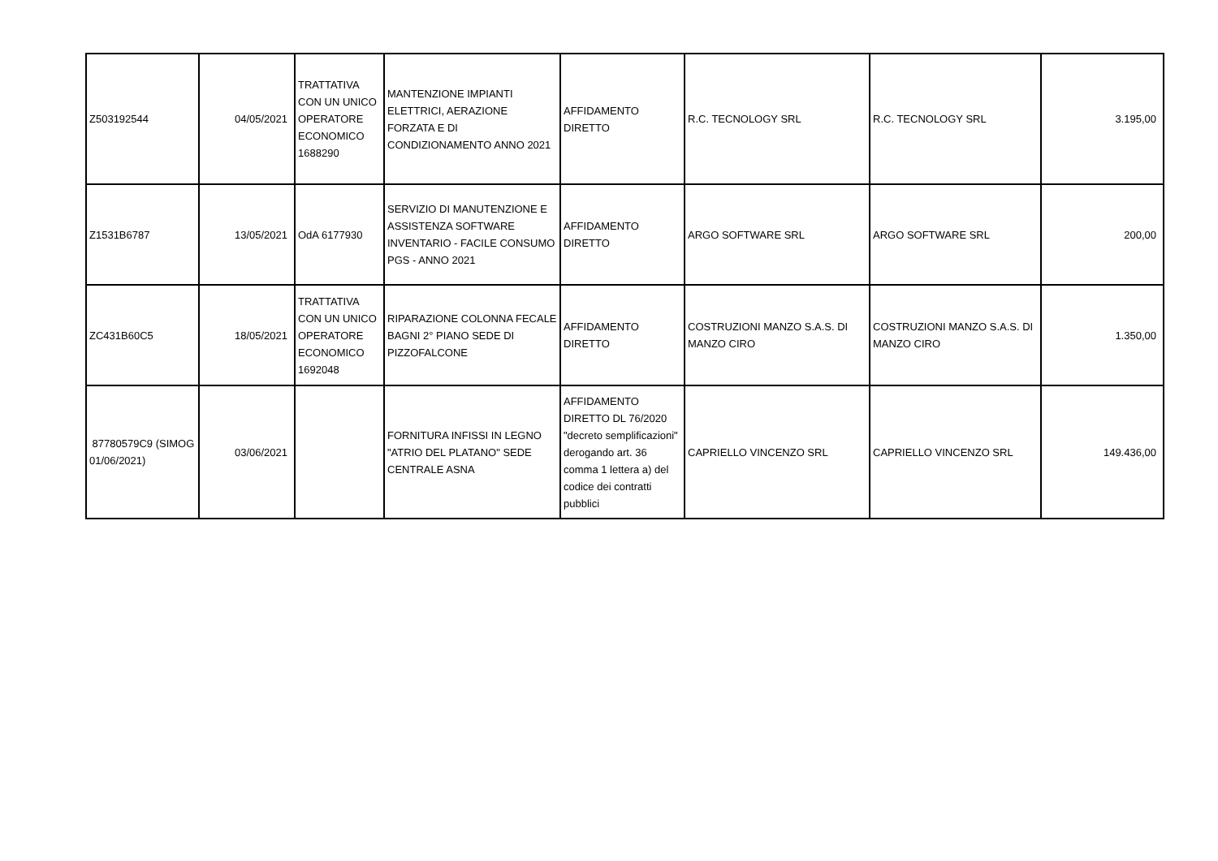| Z503192544 | 04/05/2021 | TRATTATIVA CON UN UNICO OPERATORE ECONOMICO 1688290 | MANTENZIONE IMPIANTI ELETTRICI, AERAZIONE FORZATA E DI CONDIZIONAMENTO ANNO 2021 | AFFIDAMENTO DIRETTO | R.C. TECNOLOGY SRL | R.C. TECNOLOGY SRL | 3.195,00 |
| Z1531B6787 | 13/05/2021 | OdA 6177930 | SERVIZIO DI MANUTENZIONE E ASSISTENZA SOFTWARE INVENTARIO - FACILE CONSUMO PGS - ANNO 2021 | AFFIDAMENTO DIRETTO | ARGO SOFTWARE SRL | ARGO SOFTWARE SRL | 200,00 |
| ZC431B60C5 | 18/05/2021 | TRATTATIVA CON UN UNICO OPERATORE ECONOMICO 1692048 | RIPARAZIONE COLONNA FECALE BAGNI 2° PIANO SEDE DI PIZZOFALCONE | AFFIDAMENTO DIRETTO | COSTRUZIONI MANZO S.A.S. DI MANZO CIRO | COSTRUZIONI MANZO S.A.S. DI MANZO CIRO | 1.350,00 |
| 87780579C9 (SIMOG 01/06/2021) | 03/06/2021 | | FORNITURA INFISSI IN LEGNO "ATRIO DEL PLATANO" SEDE CENTRALE ASNA | AFFIDAMENTO DIRETTO DL 76/2020 "decreto semplificazioni" derogando art. 36 comma 1 lettera a) del codice dei contratti pubblici | CAPRIELLO VINCENZO SRL | CAPRIELLO VINCENZO SRL | 149.436,00 |